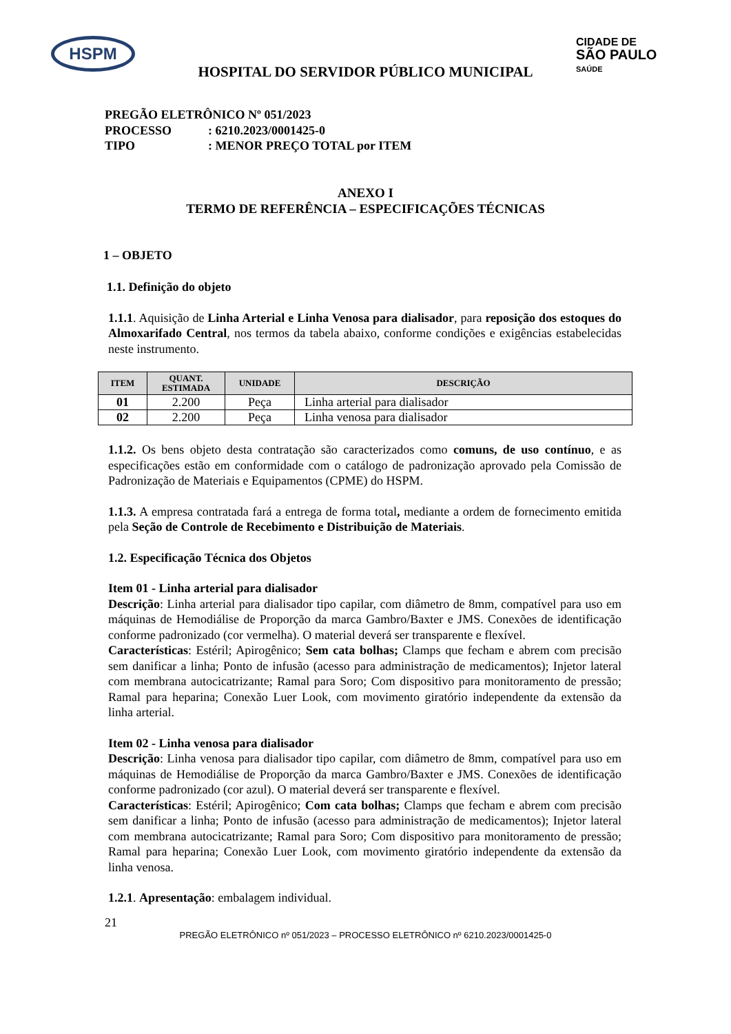HSPM
CIDADE DE
SÃO PAULO
SAÚDE
HOSPITAL DO SERVIDOR PÚBLICO MUNICIPAL
PREGÃO ELETRÔNICO Nº 051/2023
PROCESSO: 6210.2023/0001425-0
TIPO: MENOR PREÇO TOTAL por ITEM
ANEXO I
TERMO DE REFERÊNCIA – ESPECIFICAÇÕES TÉCNICAS
1 – OBJETO
1.1. Definição do objeto
1.1.1. Aquisição de Linha Arterial e Linha Venosa para dialisador, para reposição dos estoques do Almoxarifado Central, nos termos da tabela abaixo, conforme condições e exigências estabelecidas neste instrumento.
| ITEM | QUANT. ESTIMADA | UNIDADE | DESCRIÇÃO |
| --- | --- | --- | --- |
| 01 | 2.200 | Peça | Linha arterial para dialisador |
| 02 | 2.200 | Peça | Linha venosa para dialisador |
1.1.2. Os bens objeto desta contratação são caracterizados como comuns, de uso contínuo, e as especificações estão em conformidade com o catálogo de padronização aprovado pela Comissão de Padronização de Materiais e Equipamentos (CPME) do HSPM.
1.1.3. A empresa contratada fará a entrega de forma total, mediante a ordem de fornecimento emitida pela Seção de Controle de Recebimento e Distribuição de Materiais.
1.2. Especificação Técnica dos Objetos
Item 01 - Linha arterial para dialisador
Descrição: Linha arterial para dialisador tipo capilar, com diâmetro de 8mm, compatível para uso em máquinas de Hemodiálise de Proporção da marca Gambro/Baxter e JMS. Conexões de identificação conforme padronizado (cor vermelha). O material deverá ser transparente e flexível.
Características: Estéril; Apirogênico; Sem cata bolhas; Clamps que fecham e abrem com precisão sem danificar a linha; Ponto de infusão (acesso para administração de medicamentos); Injetor lateral com membrana autocicatrizante; Ramal para Soro; Com dispositivo para monitoramento de pressão; Ramal para heparina; Conexão Luer Look, com movimento giratório independente da extensão da linha arterial.
Item 02 - Linha venosa para dialisador
Descrição: Linha venosa para dialisador tipo capilar, com diâmetro de 8mm, compatível para uso em máquinas de Hemodiálise de Proporção da marca Gambro/Baxter e JMS. Conexões de identificação conforme padronizado (cor azul). O material deverá ser transparente e flexível.
Características: Estéril; Apirogênico; Com cata bolhas; Clamps que fecham e abrem com precisão sem danificar a linha; Ponto de infusão (acesso para administração de medicamentos); Injetor lateral com membrana autocicatrizante; Ramal para Soro; Com dispositivo para monitoramento de pressão; Ramal para heparina; Conexão Luer Look, com movimento giratório independente da extensão da linha venosa.
1.2.1. Apresentação: embalagem individual.
21
PREGÃO ELETRÔNICO nº 051/2023 – PROCESSO ELETRÔNICO nº 6210.2023/0001425-0